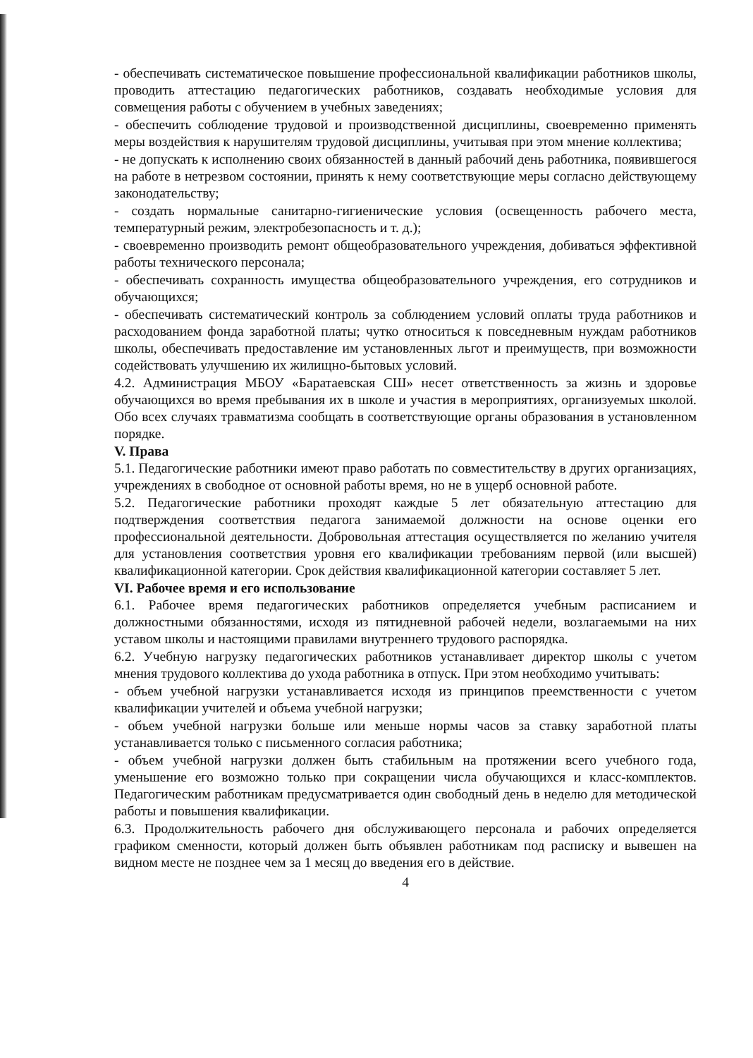- обеспечивать систематическое повышение профессиональной квалификации работников школы, проводить аттестацию педагогических работников, создавать необходимые условия для совмещения работы с обучением в учебных заведениях;
- обеспечить соблюдение трудовой и производственной дисциплины, своевременно применять меры воздействия к нарушителям трудовой дисциплины, учитывая при этом мнение коллектива;
- не допускать к исполнению своих обязанностей в данный рабочий день работника, появившегося на работе в нетрезвом состоянии, принять к нему соответствующие меры согласно действующему законодательству;
- создать нормальные санитарно-гигиенические условия (освещенность рабочего места, температурный режим, электробезопасность и т. д.);
- своевременно производить ремонт общеобразовательного учреждения, добиваться эффективной работы технического персонала;
- обеспечивать сохранность имущества общеобразовательного учреждения, его сотрудников и обучающихся;
- обеспечивать систематический контроль за соблюдением условий оплаты труда работников и расходованием фонда заработной платы; чутко относиться к повседневным нуждам работников школы, обеспечивать предоставление им установленных льгот и преимуществ, при возможности содействовать улучшению их жилищно-бытовых условий.
4.2. Администрация МБОУ «Баратаевская СШ» несет ответственность за жизнь и здоровье обучающихся во время пребывания их в школе и участия в мероприятиях, организуемых школой. Обо всех случаях травматизма сообщать в соответствующие органы образования в установленном порядке.
V. Права
5.1. Педагогические работники имеют право работать по совместительству в других организациях, учреждениях в свободное от основной работы время, но не в ущерб основной работе.
5.2. Педагогические работники проходят каждые 5 лет обязательную аттестацию для подтверждения соответствия педагога занимаемой должности на основе оценки его профессиональной деятельности. Добровольная аттестация осуществляется по желанию учителя для установления соответствия уровня его квалификации требованиям первой (или высшей) квалификационной категории. Срок действия квалификационной категории составляет 5 лет.
VI. Рабочее время и его использование
6.1. Рабочее время педагогических работников определяется учебным расписанием и должностными обязанностями, исходя из пятидневной рабочей недели, возлагаемыми на них уставом школы и настоящими правилами внутреннего трудового распорядка.
6.2. Учебную нагрузку педагогических работников устанавливает директор школы с учетом мнения трудового коллектива до ухода работника в отпуск. При этом необходимо учитывать:
- объем учебной нагрузки устанавливается исходя из принципов преемственности с учетом квалификации учителей и объема учебной нагрузки;
- объем учебной нагрузки больше или меньше нормы часов за ставку заработной платы устанавливается только с письменного согласия работника;
- объем учебной нагрузки должен быть стабильным на протяжении всего учебного года, уменьшение его возможно только при сокращении числа обучающихся и класс-комплектов. Педагогическим работникам предусматривается один свободный день в неделю для методической работы и повышения квалификации.
6.3. Продолжительность рабочего дня обслуживающего персонала и рабочих определяется графиком сменности, который должен быть объявлен работникам под расписку и вывешен на видном месте не позднее чем за 1 месяц до введения его в действие.
4